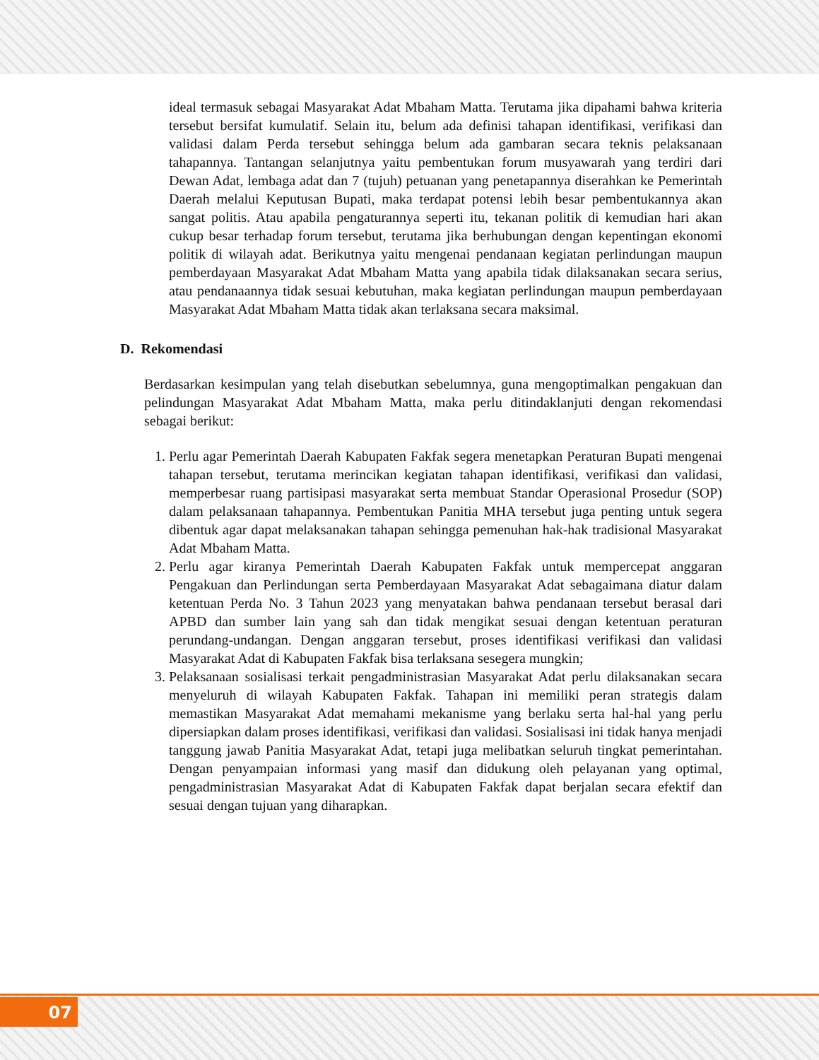ideal termasuk sebagai Masyarakat Adat Mbaham Matta. Terutama jika dipahami bahwa kriteria tersebut bersifat kumulatif. Selain itu, belum ada definisi tahapan identifikasi, verifikasi dan validasi dalam Perda tersebut sehingga belum ada gambaran secara teknis pelaksanaan tahapannya. Tantangan selanjutnya yaitu pembentukan forum musyawarah yang terdiri dari Dewan Adat, lembaga adat dan 7 (tujuh) petuanan yang penetapannya diserahkan ke Pemerintah Daerah melalui Keputusan Bupati, maka terdapat potensi lebih besar pembentukannya akan sangat politis. Atau apabila pengaturannya seperti itu, tekanan politik di kemudian hari akan cukup besar terhadap forum tersebut, terutama jika berhubungan dengan kepentingan ekonomi politik di wilayah adat. Berikutnya yaitu mengenai pendanaan kegiatan perlindungan maupun pemberdayaan Masyarakat Adat Mbaham Matta yang apabila tidak dilaksanakan secara serius, atau pendanaannya tidak sesuai kebutuhan, maka kegiatan perlindungan maupun pemberdayaan Masyarakat Adat Mbaham Matta tidak akan terlaksana secara maksimal.
D. Rekomendasi
Berdasarkan kesimpulan yang telah disebutkan sebelumnya, guna mengoptimalkan pengakuan dan pelindungan Masyarakat Adat Mbaham Matta, maka perlu ditindaklanjuti dengan rekomendasi sebagai berikut:
1. Perlu agar Pemerintah Daerah Kabupaten Fakfak segera menetapkan Peraturan Bupati mengenai tahapan tersebut, terutama merincikan kegiatan tahapan identifikasi, verifikasi dan validasi, memperbesar ruang partisipasi masyarakat serta membuat Standar Operasional Prosedur (SOP) dalam pelaksanaan tahapannya. Pembentukan Panitia MHA tersebut juga penting untuk segera dibentuk agar dapat melaksanakan tahapan sehingga pemenuhan hak-hak tradisional Masyarakat Adat Mbaham Matta.
2. Perlu agar kiranya Pemerintah Daerah Kabupaten Fakfak untuk mempercepat anggaran Pengakuan dan Perlindungan serta Pemberdayaan Masyarakat Adat sebagaimana diatur dalam ketentuan Perda No. 3 Tahun 2023 yang menyatakan bahwa pendanaan tersebut berasal dari APBD dan sumber lain yang sah dan tidak mengikat sesuai dengan ketentuan peraturan perundang-undangan. Dengan anggaran tersebut, proses identifikasi verifikasi dan validasi Masyarakat Adat di Kabupaten Fakfak bisa terlaksana sesegera mungkin;
3. Pelaksanaan sosialisasi terkait pengadministrasian Masyarakat Adat perlu dilaksanakan secara menyeluruh di wilayah Kabupaten Fakfak. Tahapan ini memiliki peran strategis dalam memastikan Masyarakat Adat memahami mekanisme yang berlaku serta hal-hal yang perlu dipersiapkan dalam proses identifikasi, verifikasi dan validasi. Sosialisasi ini tidak hanya menjadi tanggung jawab Panitia Masyarakat Adat, tetapi juga melibatkan seluruh tingkat pemerintahan. Dengan penyampaian informasi yang masif dan didukung oleh pelayanan yang optimal, pengadministrasian Masyarakat Adat di Kabupaten Fakfak dapat berjalan secara efektif dan sesuai dengan tujuan yang diharapkan.
07